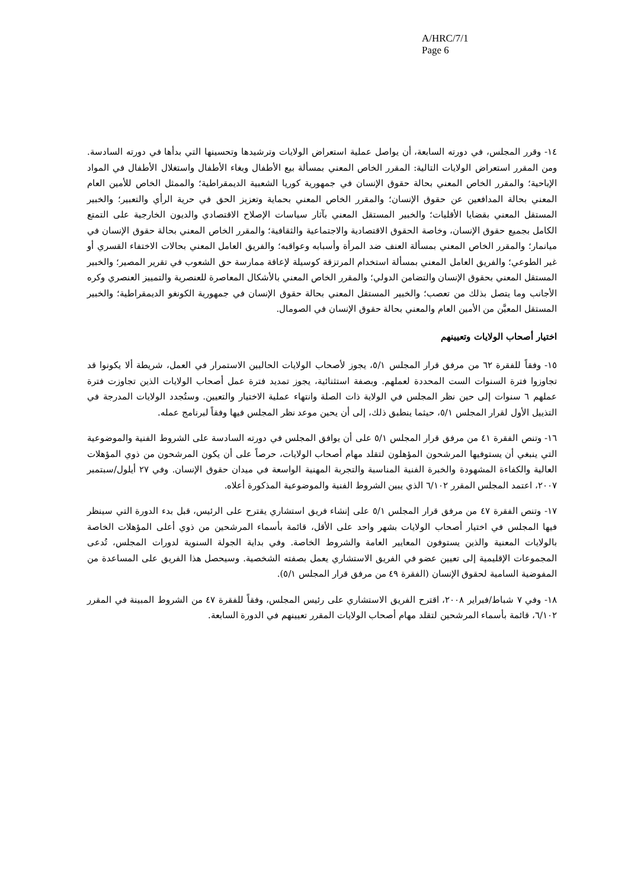A/HRC/7/1
Page 6
١٤- وقرر المجلس، في دورته السابعة، أن يواصل عملية استعراض الولايات وترشيدها وتحسينها التي بدأها في دورته السادسة. ومن المقرر استعراض الولايات التالية: المقرر الخاص المعني بمسألة بيع الأطفال وبغاء الأطفال واستغلال الأطفال في المواد الإباحية؛ والمقرر الخاص المعني بحالة حقوق الإنسان في جمهورية كوريا الشعبية الديمقراطية؛ والممثل الخاص للأمين العام المعني بحالة المدافعين عن حقوق الإنسان؛ والمقرر الخاص المعني بحماية وتعزيز الحق في حرية الرأي والتعبير؛ والخبير المستقل المعني بقضايا الأقليات؛ والخبير المستقل المعني بآثار سياسات الإصلاح الاقتصادي والديون الخارجية على التمتع الكامل بجميع حقوق الإنسان، وخاصة الحقوق الاقتصادية والاجتماعية والثقافية؛ والمقرر الخاص المعني بحالة حقوق الإنسان في ميانمار؛ والمقرر الخاص المعني بمسألة العنف ضد المرأة وأسبابه وعواقبه؛ والفريق العامل المعني بحالات الاختفاء القسري أو غير الطوعي؛ والفريق العامل المعني بمسألة استخدام المرتزقة كوسيلة لإعاقة ممارسة حق الشعوب في تقرير المصير؛ والخبير المستقل المعني بحقوق الإنسان والتضامن الدولي؛ والمقرر الخاص المعني بالأشكال المعاصرة للعنصرية والتمييز العنصري وكره الأجانب وما يتصل بذلك من تعصب؛ والخبير المستقل المعني بحالة حقوق الإنسان في جمهورية الكونغو الديمقراطية؛ والخبير المستقل المعيَّن من الأمين العام والمعني بحالة حقوق الإنسان في الصومال.
اختيار أصحاب الولايات وتعيينهم
١٥- وفقاً للفقرة ٦٢ من مرفق قرار المجلس ٥/١، يجوز لأصحاب الولايات الحاليين الاستمرار في العمل، شريطة ألا يكونوا قد تجاوزوا فترة السنوات الست المحددة لعملهم. وبصفة استثنائية، يجوز تمديد فترة عمل أصحاب الولايات الذين تجاوزت فترة عملهم ٦ سنوات إلى حين نظر المجلس في الولاية ذات الصلة وانتهاء عملية الاختيار والتعيين. وستُجدد الولايات المدرجة في التذييل الأول لقرار المجلس ٥/١، حيثما ينطبق ذلك، إلى أن يحين موعد نظر المجلس فيها وفقاً لبرنامج عمله.
١٦- وتنص الفقرة ٤١ من مرفق قرار المجلس ٥/١ على أن يوافق المجلس في دورته السادسة على الشروط الفنية والموضوعية التي ينبغي أن يستوفيها المرشحون المؤهلون لتقلد مهام أصحاب الولايات، حرصاً على أن يكون المرشحون من ذوي المؤهلات العالية والكفاءة المشهودة والخبرة الفنية المناسبة والتجربة المهنية الواسعة في ميدان حقوق الإنسان. وفي ٢٧ أيلول/سبتمبر ٢٠٠٧، اعتمد المجلس المقرر ٦/١٠٢ الذي يبين الشروط الفنية والموضوعية المذكورة أعلاه.
١٧- وتنص الفقرة ٤٧ من مرفق قرار المجلس ٥/١ على إنشاء فريق استشاري يقترح على الرئيس، قبل بدء الدورة التي سينظر فيها المجلس في اختيار أصحاب الولايات بشهر واحد على الأقل، قائمة بأسماء المرشحين من ذوي أعلى المؤهلات الخاصة بالولايات المعنية والذين يستوفون المعايير العامة والشروط الخاصة. وفي بداية الجولة السنوية لدورات المجلس، تُدعى المجموعات الإقليمية إلى تعيين عضو في الفريق الاستشاري يعمل بصفته الشخصية. وسيحصل هذا الفريق على المساعدة من المفوضية السامية لحقوق الإنسان (الفقرة ٤٩ من مرفق قرار المجلس ٥/١).
١٨- وفي ٧ شباط/فبراير ٢٠٠٨، اقترح الفريق الاستشاري على رئيس المجلس، وفقاً للفقرة ٤٧ من الشروط المبينة في المقرر ٦/١٠٢، قائمة بأسماء المرشحين لتقلد مهام أصحاب الولايات المقرر تعيينهم في الدورة السابعة.